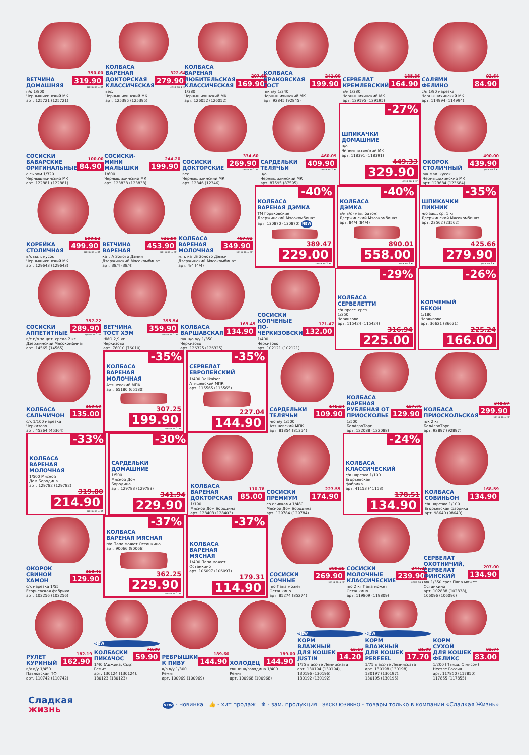ВЕТЧИНА
ДОМАШНЯЯ
350.00
319.90
цена за 1 кг
п/о 1/800
Чернышихинский МК
арт. 125721 (125721)
КОЛБАСА
ВАРЕНАЯ
ДОКТОРСКАЯ
КЛАССИЧЕСКАЯ
322.64
279.90
цена за 1 кг
вес.
Чернышихинский МК
арт. 125395 (125395)
КОЛБАСА
ВАРЕНАЯ
ЛЮБИТЕЛЬСКАЯ
КЛАССИЧЕСКАЯ
207.66
169.90
1/380
Чернышихинский МК
арт. 126052 (126052)
КОЛБАСА
КРАКОВСКАЯ
ГОСТ
241.00
199.90
п/к в/у 1/340
Чернышихинский МК
арт. 92845 (92845)
СЕРВЕЛАТ
КРЕМЛЕВСКИЙ
185.36
164.90
в/к 1/380
Чернышихинский МК
арт. 129195 (129195)
САЛЯМИ
ФЕЛИНО
92.64
84.90
с/к 1/90 нарезка
Чернышихинский МК
арт. 114994 (114994)
СОСИСКИ
БАВАРСКИЕ
ОРИГИНАЛЬНЫЕ
100.00
84.90
с сыром 1/320
Чернышихинский МК
арт. 122881 (122881)
СОСИСКИ-
МИНИ
МАЛЫШКИ
244.20
199.90
1/600
Чернышихинский МК
арт. 123838 (123838)
СОСИСКИ
ДОКТОРСКИЕ
334.60
269.90
цена за 1 кг
вес.
Чернышихинский МК
арт. 12346 (12346)
САРДЕЛЬКИ
ТЕЛЯЧЬИ
460.09
409.90
цена за 1 кг
н/о
Чернышихинский МК
арт. 87595 (87595)
-27%
ШПИКАЧКИ
ДОМАШНИЕ
н/о
Чернышихинский МК
арт. 118391 (118391)
449.33
329.90
цена за 1 кг
ОКОРОК
СТОЛИЧНЫЙ
490.00
439.90
цена за 1 кг
в/к мал. кусок
Чернышихинский МК
арт. 123684 (123684)
КОРЕЙКА
СТОЛИЧНАЯ
599.52
499.90
цена за 1 кг
в/к мал. кусок
Чернышихинский МК
арт. 129643 (129643)
ВЕТЧИНА
ВАРЕНАЯ
621.90
453.90
цена за 1 кг
кат. А Золото Дэмки
Дзержинский Мясокомбинат
арт. 38/4 (38/4)
КОЛБАСА
ВАРЕНАЯ
МОЛОЧНАЯ
487.01
349.90
цена за 1 кг
м.п. кат.Б Золото Дэмки
Дзержинский Мясокомбинат
арт. 4/4 (4/4)
-40%
КОЛБАСА
ВАРЕНАЯ ДЭМКА
ТМ Горьковские
Дзержинский Мясокомбинат
арт. 130870 (130870) NEW
389.47
229.00
цена за 1 кг
-40%
КОЛБАСА
ДЭМКА
в/к в/с (мал. батон)
Дзержинский Мясокомбинат
арт. 84/4 (84/4)
890.01
558.00
цена за 1 кг
-35%
ШПИКАЧКИ
ПИКНИК
н/о защ. ср. 1 кг
Дзержинский Мясокомбинат
арт. 23562 (23562)
425.66
279.90
цена за 1 кг
СОСИСКИ
АППЕТИТНЫЕ
357.22
289.90
цена за 1 кг
в/с п/о защит. среда 2 кг
Дзержинский Мясокомбинат
арт. 14565 (14565)
ВЕТЧИНА
ТОСТ ХЭМ
395.54
359.90
цена за 1 кг
НМО 2,9 кг
Черкизово
арт. 76010 (76010)
КОЛБАСА
ВАРШАВСКАЯ
169.45
134.90
п/к н/о в/у 1/350
Черкизово
арт. 126325 (126325)
СОСИСКИ
КОПЧЕНЫЕ ПО-
ЧЕРКИЗОВСКИ
171.47
132.00
1/400
Черкизово
арт. 102121 (102121)
-29%
КОЛБАСА
СЕРВЕЛЕТТИ
с/к пресс. срез
1/250
Черкизово
арт. 115424 (115424)
316.94
225.00
-26%
КОПЧЕНЫЙ
БЕКОН
1/180
Черкизово
арт. 36621 (36621)
225.24
166.00
КОЛБАСА
САЛЬЧИЧОН
169.69
135.00
с/к 1/100 нарезка
Черкизово
арт. 45364 (45364)
-35%
КОЛБАСА
ВАРЕНАЯ
МОЛОЧНАЯ
Атяшевский МПК
арт. 65180 (65180)
307.25
199.90
цена за 1 кг
-35%
СЕРВЕЛАТ
ЕВРОПЕЙСКИЙ
1/400 Delikaiser
Атяшевский МПК
арт. 115565 (115565)
227.04
144.90
САРДЕЛЬКИ
ТЕЛЯЧЬИ
145.24
109.90
н/о в/у 1/500
Атяшевский МПК
арт. 81354 (81354)
КОЛБАСА
ВАРЕНАЯ
РУБЛЕНАЯ ОТ
ПРИОСКОЛЬЕ
157.76
129.90
1/500
БелАгроТорг
арт. 122088 (122088)
КОЛБАСА
ПРИОСКОЛЬСКАЯ
348.97
299.90
цена за 1 кг
п/к 2 кг
БелАгроТорг
арт. 92897 (92897)
-33%
КОЛБАСА
ВАРЕНАЯ
МОЛОЧНАЯ
1/500 Мясной
Дом Бородина
арт. 129782 (129782)
319.80
214.90
цена за 1 кг
-30%
САРДЕЛЬКИ
ДОМАШНИЕ
1/500
Мясной Дом
Бородина
арт. 129783 (129783)
341.94
229.90
КОЛБАСА
ВАРЕНАЯ
ДОКТОРСКАЯ
110.78
85.00
1/190
Мясной Дом Бородина
арт. 128403 (128403)
СОСИСКИ
ПРЕМИУМ
227.55
174.90
со сливками 1/480
Мясной Дом Бородина
арт. 129784 (129784)
-24%
КОЛБАСА
КЛАССИЧЕСКИЙ
с/к нарезка 1/100
Егорьевская
фабрика
арт. 41153 (41153)
178.51
134.90
КОЛБАСА
СОВИНЬОН
168.59
134.90
с/к нарезка 1/100
Егорьевская фабрика
арт. 98640 (98640)
ОКОРОК
СВИНОЙ
ХАМОН
158.45
129.90
с/к нарезка 1/55
Егорьевская фабрика
арт. 102256 (102256)
-37%
КОЛБАСА
ВАРЕНАЯ МЯСНАЯ
п/о Папа может Останкино
арт. 90066 (90066)
362.25
229.90
цена за 1 кг
-37%
КОЛБАСА
ВАРЕНАЯ
МЯСНАЯ
1/400 Папа может
Останкино
арт. 106097 (106097)
179.31
114.90
СОСИСКИ
СОЧНЫЕ
389.25
269.90
цена за 1 кг
п/о Папа может
Останкино
арт. 85274 (85274)
СОСИСКИ
МОЛОЧНЫЕ
КЛАССИЧЕСКИЕ
344.21
239.90
цена за 1 кг
п/о 2 кг Папа может
Останкино
арт. 119809 (119809)
СЕРВЕЛАТ
ОХОТНИЧИЙ,
СЕРВЕЛАТ
ФИНСКИЙ
207.00
134.90
в/к 1/350 срез Папа может Останкино
арт. 102838 (102838),
106096 (106096)
РУЛЕТ
КУРИНЫЙ
182.19
162.90
в/к в/у 1/450
Павловская ПФ
арт. 110742 (110742)
NEW
КОЛБАСКИ
ПИКАЧОС
78.00
59.90
1/40 (Аджика, Сыр)
Ремит
арт. 130124 (130124),
130123 (130123)
РЕБРЫШКИ
К ПИВУ
189.60
144.90
к/в в/у 1/300
Ремит
арт. 100969 (100969)
ХОЛОДЕЦ
189.00
144.90
свинина/говядина 1/400
Ремит
арт. 100968 (100968)
NEW
КОРМ
ВЛАЖНЫЙ
ДЛЯ КОШЕК
JUSTIN
15.50
14.20
1/75 в асс-те Лемниската
арт. 130194 (130194),
130196 (130196),
130192 (130192)
NEW
КОРМ
ВЛАЖНЫЙ
ДЛЯ КОШЕК
PERFEEL
21.00
17.70
1/75 в асс-те Лемниската
арт. 130198 (130198),
130197 (130197),
130195 (130195)
КОРМ
СУХОЙ
ДЛЯ КОШЕК
ФЕЛИКС
92.74
83.00
1/200 (Птица, С мясом)
Нестле Россия
арт. 117850 (117850),
117855 (117855)
Сладкая
жизнь
NEW - новинка 👍 - хит продаж ❄ - зам. продукция ЭКСКЛЮЗИВНО - товары только в компании «Сладкая Жизнь»